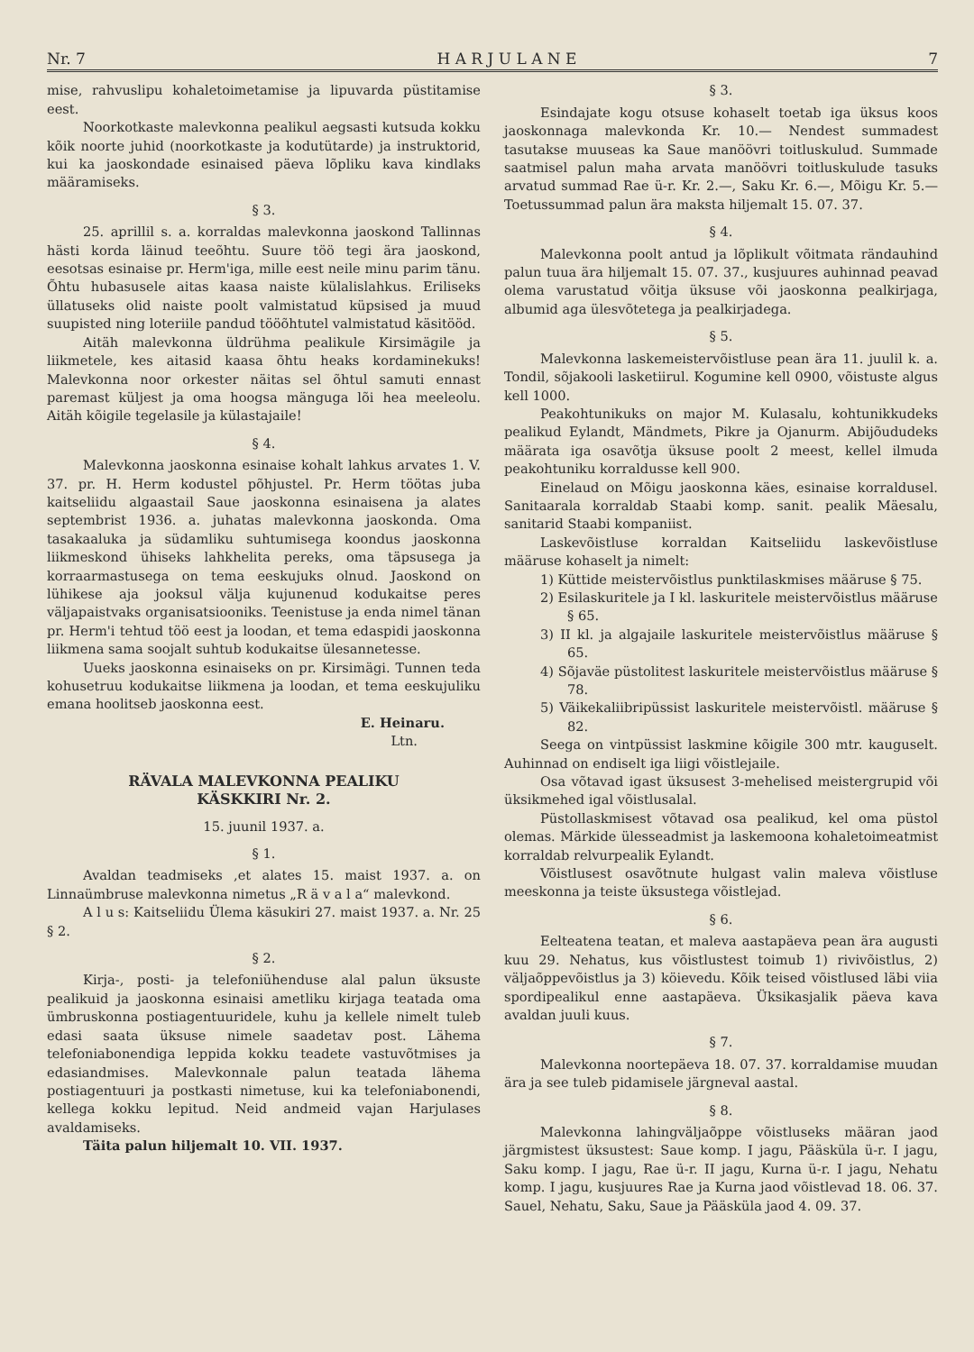Nr. 7 H A R J U L A N E 7
mise, rahvuslipu kohaletoimetamise ja lipuvarda püstitamise eest.
Noorkotkaste malevkonna pealikul aegsasti kutsuda kokku kõik noorte juhid (noorkotkaste ja kodutütarde) ja instruktorid, kui ka jaoskondade esinaised päeva lõpliku kava kindlaks määramiseks.
§ 3.
25. aprillil s. a. korraldas malevkonna jaoskond Tallinnas hästi korda läinud teeõhtu. Suure töö tegi ära jaoskond, eesotsas esinaise pr. Herm'iga, mille eest neile minu parim tänu. Õhtu hubasusele aitas kaasa naiste külalislahkus. Eriliseks üllatuseks olid naiste poolt valmistatud küpsised ja muud suupisted ning loteriile pandud tööõhtutel valmistatud käsitööd.
Aitäh malevkonna üldrühma pealikule Kirsimägile ja liikmetele, kes aitasid kaasa õhtu heaks kordaminekuks! Malevkonna noor orkester näitas sel õhtul samuti ennast paremast küljest ja oma hoogsa mänguga lõi hea meeleolu. Aitäh kõigile tegelasile ja külastajaile!
§ 4.
Malevkonna jaoskonna esinaise kohalt lahkus arvates 1. V. 37. pr. H. Herm kodustel põhjustel. Pr. Herm töötas juba kaitseliidu algaastail Saue jaoskonna esinaisena ja alates septembrist 1936. a. juhatas malevkonna jaoskonda. Oma tasakaaluka ja südamliku suhtumisega koondus jaoskonna liikmeskond ühiseks lahkhelita pereks, oma täpsusega ja korraarmastusega on tema eeskujuks olnud. Jaoskond on lühikese aja jooksul välja kujunenud kodukaitse peres väljapaistvaks organisatsiooniks. Teenistuse ja enda nimel tänan pr. Herm'i tehtud töö eest ja loodan, et tema edaspidi jaoskonna liikmena sama soojalt suhtub kodukaitse ülesannetesse.
Uueks jaoskonna esinaiseks on pr. Kirsimägi. Tunnen teda kohusetruu kodukaitse liikmena ja loodan, et tema eeskujuliku emana hoolitseb jaoskonna eest.
E. Heinaru.
Ltn.
RÄVALA MALEVKONNA PEALIKU
KÄSKKIRI Nr. 2.
15. juunil 1937. a.
§ 1.
Avaldan teadmiseks ,et alates 15. maist 1937. a. on Linnaümbruse malevkonna nimetus „R ä v a l a“ malevkond.
A l u s: Kaitseliidu Ülema käsukiri 27. maist 1937. a. Nr. 25 § 2.
§ 2.
Kirja-, posti- ja telefoniühenduse alal palun üksuste pealikuid ja jaoskonna esinaisi ametliku kirjaga teatada oma ümbruskonna postiagentuuridele, kuhu ja kellele nimelt tuleb edasi saata üksuse nimele saadetav post. Lähema telefoniabonendiga leppida kokku teadete vastuvõtmises ja edasiandmises. Malevkonnale palun teatada lähema postiagentuuri ja postkasti nimetuse, kui ka telefoniabonendi, kellega kokku lepitud. Neid andmeid vajan Harjulases avaldamiseks.
Täita palun hiljemalt 10. VII. 1937.
§ 3.
Esindajate kogu otsuse kohaselt toetab iga üksus koos jaoskonnaga malevkonda Kr. 10.— Nendest summadest tasutakse muuseas ka Saue manöövri toitluskulud. Summade saatmisel palun maha arvata manöövri toitluskulude tasuks arvatud summad Rae ü-r. Kr. 2.—, Saku Kr. 6.—, Mõigu Kr. 5.— Toetussummad palun ära maksta hiljemalt 15. 07. 37.
§ 4.
Malevkonna poolt antud ja lõplikult võitmata rändauhind palun tuua ära hiljemalt 15. 07. 37., kusjuures auhinnad peavad olema varustatud võitja üksuse või jaoskonna pealkirjaga, albumid aga ülesvõtetega ja pealkirjadega.
§ 5.
Malevkonna laskemeistervõistluse pean ära 11. juulil k. a. Tondil, sõjakooli lasketiirul. Kogumine kell 0900, võistuste algus kell 1000.
Peakohtunikuks on major M. Kulasalu, kohtunikkudeks pealikud Eylandt, Mändmets, Pikre ja Ojanurm. Abijõududeks määrata iga osavõtja üksuse poolt 2 meest, kellel ilmuda peakohtuniku korraldusse kell 900.
Einelaud on Mõigu jaoskonna käes, esinaise korraldusel. Sanitaarala korraldab Staabi komp. sanit. pealik Mäesalu, sanitarid Staabi kompaniist.
Laskevõistluse korraldan Kaitseliidu laskevõistluse määruse kohaselt ja nimelt:
1) Küttide meistervõistlus punktilaskmises määruse § 75.
2) Esilaskuritele ja I kl. laskuritele meistervõistlus määruse § 65.
3) II kl. ja algajaile laskuritele meistervõistlus määruse § 65.
4) Sõjaväe püstolitest laskuritele meistervõistlus määruse § 78.
5) Väikekaliibripüssist laskuritele meistervõistl. määruse § 82.
Seega on vintpüssist laskmine kõigile 300 mtr. kauguselt. Auhinnad on endiselt iga liigi võistlejaile.
Osa võtavad igast üksusest 3-mehelised meistergrupid või üksikmehed igal võistlusalal.
Püstollaskmisest võtavad osa pealikud, kel oma püstol olemas. Märkide ülesseadmist ja laskemoona kohaletoimeatmist korraldab relvurpealik Eylandt.
Võistlusest osavõtnute hulgast valin maleva võistluse meeskonna ja teiste üksustega võistlejad.
§ 6.
Eelteatena teatan, et maleva aastapäeva pean ära augusti kuu 29. Nehatus, kus võistlustest toimub 1) rivivõistlus, 2) väljaõppevõistlus ja 3) köievedu. Kõik teised võistlused läbi viia spordipealikul enne aastapäeva. Üksikasjalik päeva kava avaldan juuli kuus.
§ 7.
Malevkonna noortepäeva 18. 07. 37. korraldamise muudan ära ja see tuleb pidamisele järgneval aastal.
§ 8.
Malevkonna lahingväljaõppe võistluseks määran jaod järgmistest üksustest: Saue komp. I jagu, Pääsküla ü-r. I jagu, Saku komp. I jagu, Rae ü-r. II jagu, Kurna ü-r. I jagu, Nehatu komp. I jagu, kusjuures Rae ja Kurna jaod võistlevad 18. 06. 37. Sauel, Nehatu, Saku, Saue ja Pääsküla jaod 4. 09. 37.